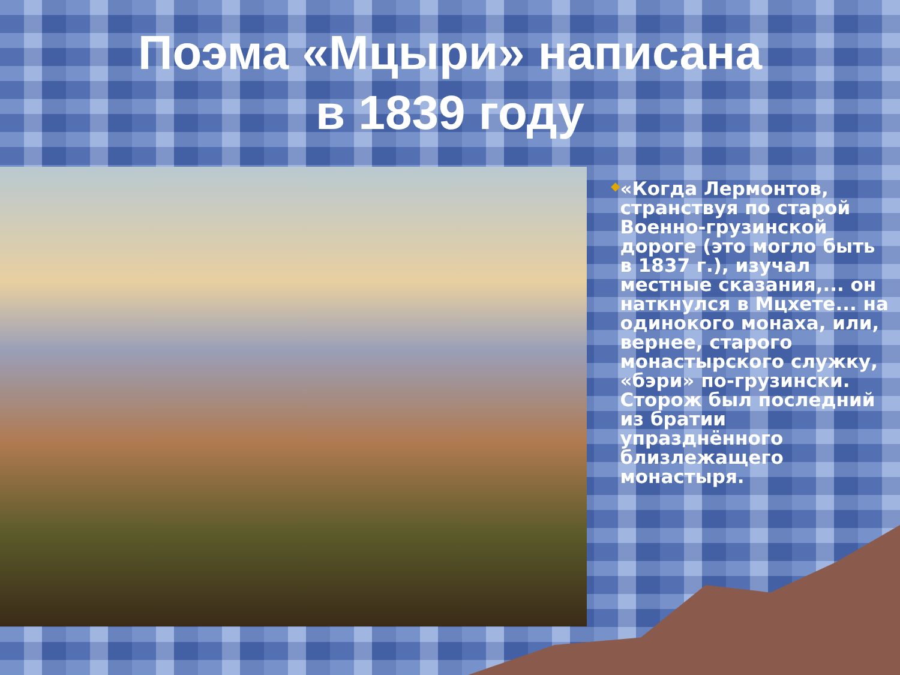Поэма «Мцыри» написана
в 1839 году
◆
«Когда Лермонтов, странствуя по старой Военно-грузинской дороге (это могло быть в 1837 г.), изучал местные сказания,... он наткнулся в Мцхете... на одинокого монаха, или, вернее, старого монастырского служку, «бэри» по-грузински. Сторож был последний из братии упразднённого близлежащего монастыря.